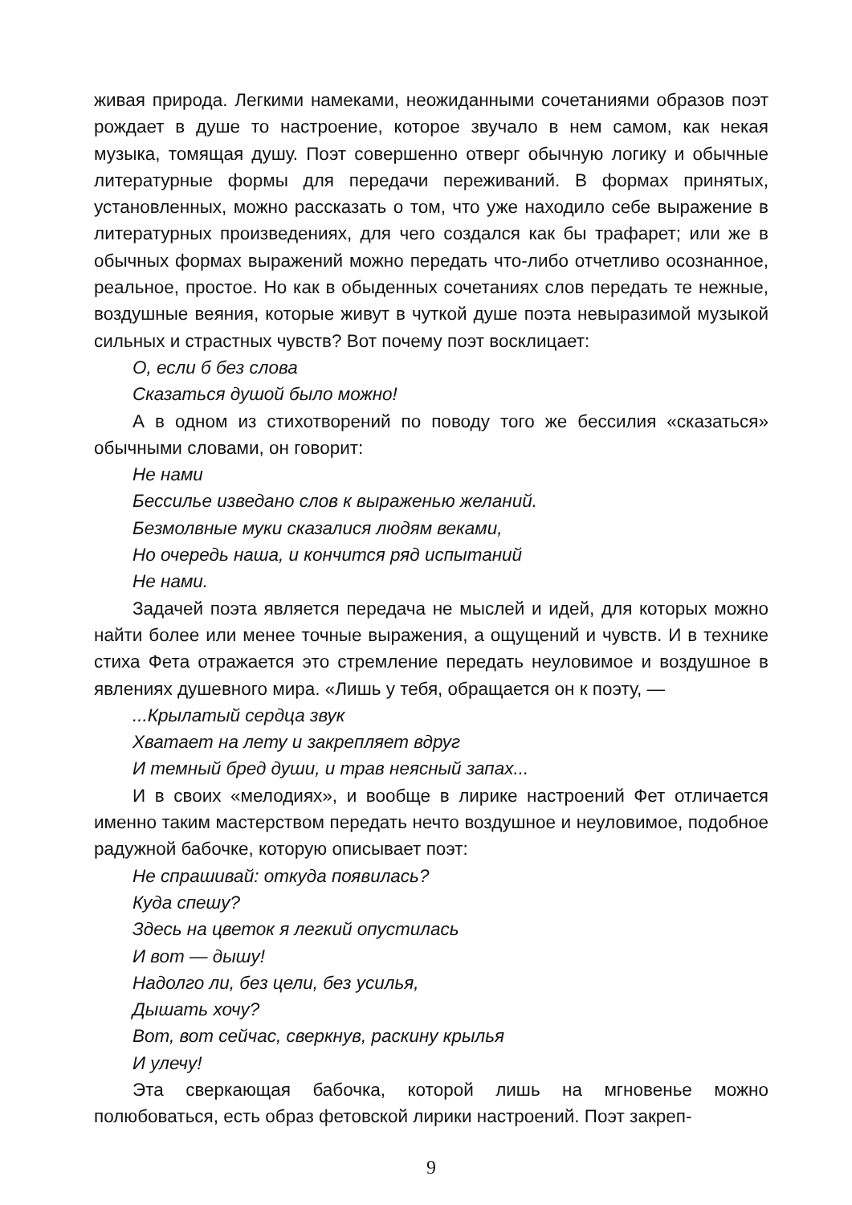живая природа. Легкими намеками, неожиданными сочетаниями образов поэт рождает в душе то настроение, которое звучало в нем самом, как некая музыка, томящая душу. Поэт совершенно отверг обычную логику и обычные литературные формы для передачи переживаний. В формах принятых, установленных, можно рассказать о том, что уже находило себе выражение в литературных произведениях, для чего создался как бы трафарет; или же в обычных формах выражений можно передать что-либо отчетливо осознанное, реальное, простое. Но как в обыденных сочетаниях слов передать те нежные, воздушные веяния, которые живут в чуткой душе поэта невыразимой музыкой сильных и страстных чувств? Вот почему поэт восклицает:
О, если б без слова
Сказаться душой было можно!
А в одном из стихотворений по поводу того же бессилия «сказаться» обычными словами, он говорит:
Не нами
Бессилье изведано слов к выраженью желаний.
Безмолвные муки сказалися людям веками,
Но очередь наша, и кончится ряд испытаний
Не нами.
Задачей поэта является передача не мыслей и идей, для которых можно найти более или менее точные выражения, а ощущений и чувств. И в технике стиха Фета отражается это стремление передать неуловимое и воздушное в явлениях душевного мира. «Лишь у тебя, обращается он к поэту, —
...Крылатый сердца звук
Хватает на лету и закрепляет вдруг
И темный бред души, и трав неясный запах...
И в своих «мелодиях», и вообще в лирике настроений Фет отличается именно таким мастерством передать нечто воздушное и неуловимое, подобное радужной бабочке, которую описывает поэт:
Не спрашивай: откуда появилась?
Куда спешу?
Здесь на цветок я легкий опустилась
И вот — дышу!
Надолго ли, без цели, без усилья,
Дышать хочу?
Вот, вот сейчас, сверкнув, раскину крылья
И улечу!
Эта сверкающая бабочка, которой лишь на мгновенье можно полюбоваться, есть образ фетовской лирики настроений. Поэт закреп-
9